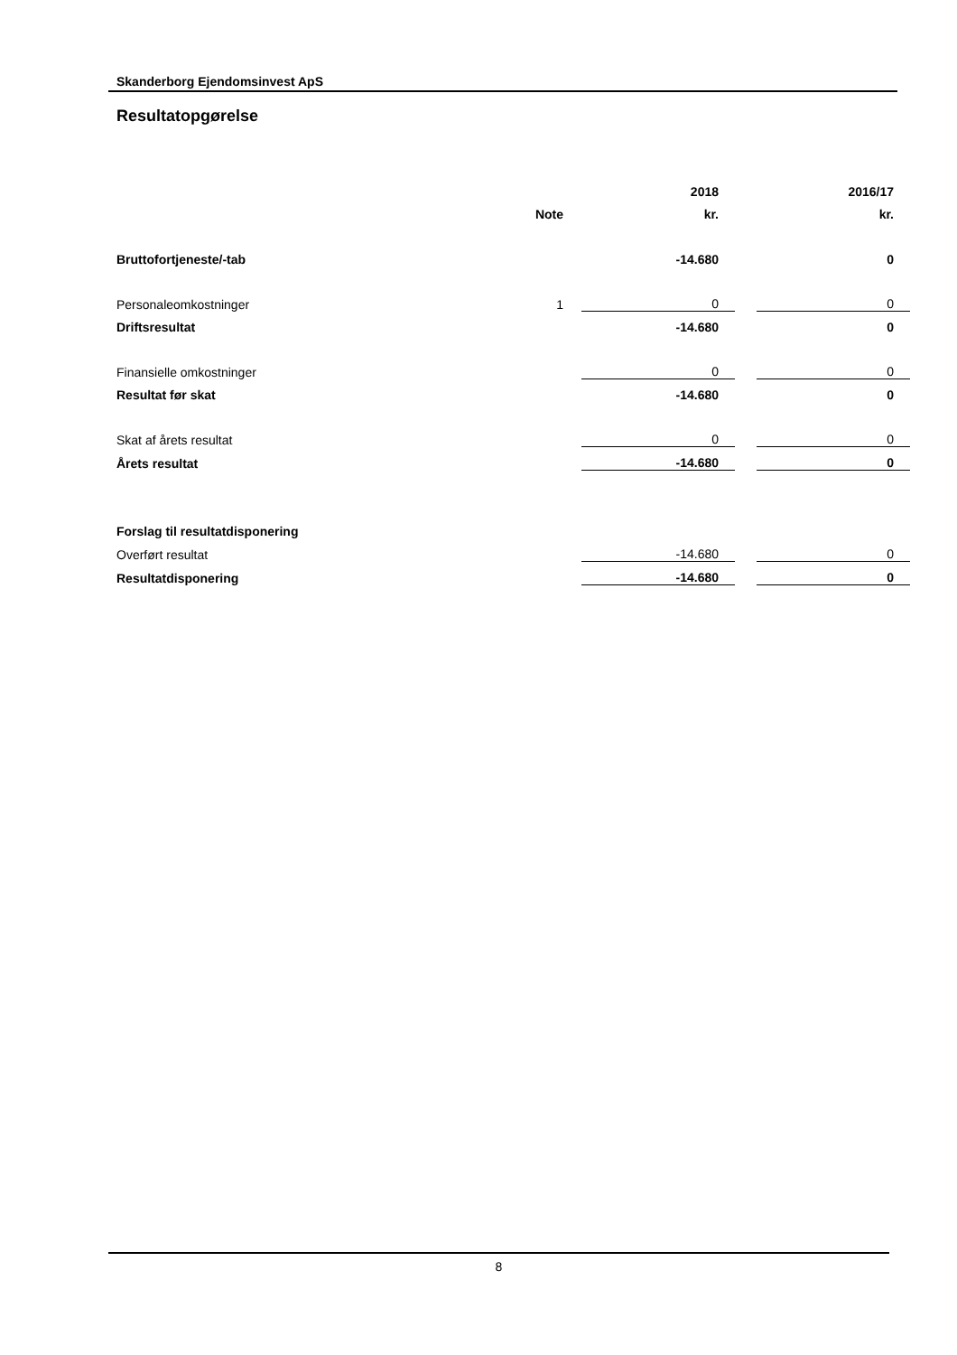Skanderborg Ejendomsinvest ApS
Resultatopgørelse
| | | | 2018 | | 2016/17 |
| --- | --- | --- | --- | --- | --- |
| | Note | | kr. | | kr. |
| Bruttofortjeneste/-tab | | | -14.680 | | 0 |
| Personaleomkostninger | 1 | | 0 | | 0 |
| Driftsresultat | | | -14.680 | | 0 |
| Finansielle omkostninger | | | 0 | | 0 |
| Resultat før skat | | | -14.680 | | 0 |
| Skat af årets resultat | | | 0 | | 0 |
| Årets resultat | | | -14.680 | | 0 |
| Forslag til resultatdisponering | | | | | |
| Overført resultat | | | -14.680 | | 0 |
| Resultatdisponering | | | -14.680 | | 0 |
8